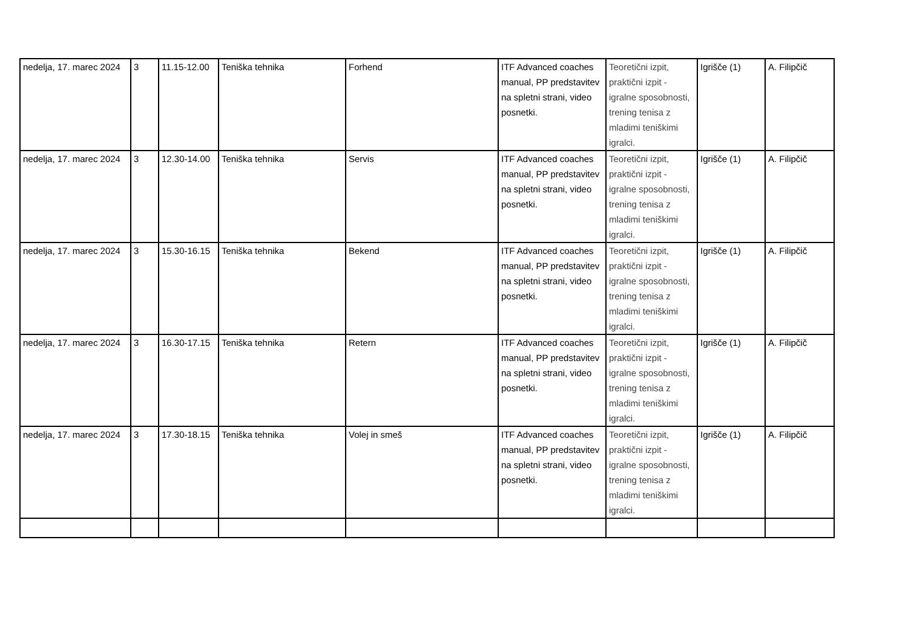| nedelja, 17. marec 2024 | 3 | 11.15-12.00 | Teniška tehnika | Forhend | ITF Advanced coaches manual, PP predstavitev na spletni strani, video posnetki. | Teoretični izpit, praktični izpit - igralne sposobnosti, trening tenisa z mladimi teniškimi igralci. | Igrišče (1) | A. Filipčič |
| nedelja, 17. marec 2024 | 3 | 12.30-14.00 | Teniška tehnika | Servis | ITF Advanced coaches manual, PP predstavitev na spletni strani, video posnetki. | Teoretični izpit, praktični izpit - igralne sposobnosti, trening tenisa z mladimi teniškimi igralci. | Igrišče (1) | A. Filipčič |
| nedelja, 17. marec 2024 | 3 | 15.30-16.15 | Teniška tehnika | Bekend | ITF Advanced coaches manual, PP predstavitev na spletni strani, video posnetki. | Teoretični izpit, praktični izpit - igralne sposobnosti, trening tenisa z mladimi teniškimi igralci. | Igrišče (1) | A. Filipčič |
| nedelja, 17. marec 2024 | 3 | 16.30-17.15 | Teniška tehnika | Retern | ITF Advanced coaches manual, PP predstavitev na spletni strani, video posnetki. | Teoretični izpit, praktični izpit - igralne sposobnosti, trening tenisa z mladimi teniškimi igralci. | Igrišče (1) | A. Filipčič |
| nedelja, 17. marec 2024 | 3 | 17.30-18.15 | Teniška tehnika | Volej in smeš | ITF Advanced coaches manual, PP predstavitev na spletni strani, video posnetki. | Teoretični izpit, praktični izpit - igralne sposobnosti, trening tenisa z mladimi teniškimi igralci. | Igrišče (1) | A. Filipčič |